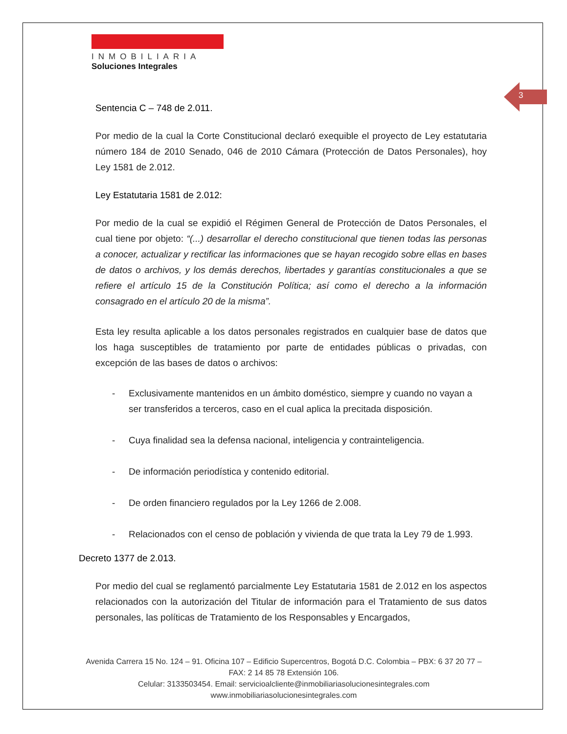3
INMOBILIARIA
Soluciones Integrales
Sentencia C – 748 de 2.011.
Por medio de la cual la Corte Constitucional declaró exequible el proyecto de Ley estatutaria número 184 de 2010 Senado, 046 de 2010 Cámara (Protección de Datos Personales), hoy Ley 1581 de 2.012.
Ley Estatutaria 1581 de 2.012:
Por medio de la cual se expidió el Régimen General de Protección de Datos Personales, el cual tiene por objeto: “(...) desarrollar el derecho constitucional que tienen todas las personas a conocer, actualizar y rectificar las informaciones que se hayan recogido sobre ellas en bases de datos o archivos, y los demás derechos, libertades y garantías constitucionales a que se refiere el artículo 15 de la Constitución Política; así como el derecho a la información consagrado en el artículo 20 de la misma”.
Esta ley resulta aplicable a los datos personales registrados en cualquier base de datos que los haga susceptibles de tratamiento por parte de entidades públicas o privadas, con excepción de las bases de datos o archivos:
- Exclusivamente mantenidos en un ámbito doméstico, siempre y cuando no vayan a ser transferidos a terceros, caso en el cual aplica la precitada disposición.
- Cuya finalidad sea la defensa nacional, inteligencia y contrainteligencia.
- De información periodística y contenido editorial.
- De orden financiero regulados por la Ley 1266 de 2.008.
- Relacionados con el censo de población y vivienda de que trata la Ley 79 de 1.993.
Decreto 1377 de 2.013.
Por medio del cual se reglamentó parcialmente Ley Estatutaria 1581 de 2.012 en los aspectos relacionados con la autorización del Titular de información para el Tratamiento de sus datos personales, las políticas de Tratamiento de los Responsables y Encargados,
Avenida Carrera 15 No. 124 – 91. Oficina 107 – Edificio Supercentros, Bogotá D.C. Colombia – PBX: 6 37 20 77 – FAX: 2 14 85 78 Extensión 106.
Celular: 3133503454. Email: servicioalcliente@inmobiliariasolucionesintegrales.com
www.inmobiliariasolucionesintegrales.com